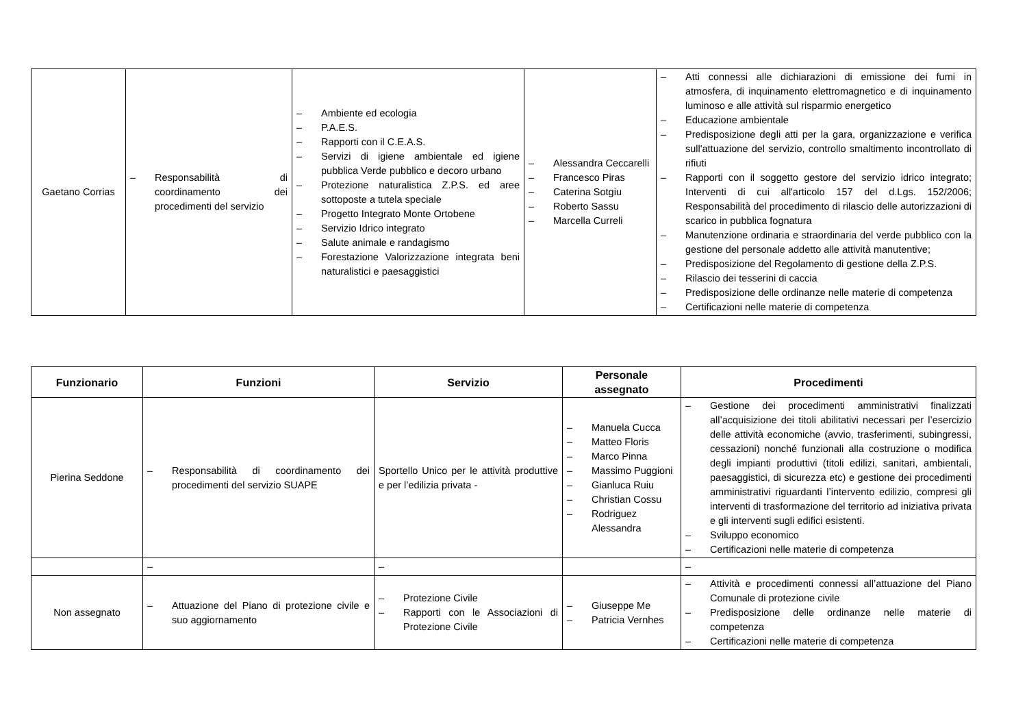| Gaetano Corrias | – Responsabilità di coordinamento dei procedimenti del servizio | – Ambiente ed ecologia – P.A.E.S. – Rapporti con il C.E.A.S. – Servizi di igiene ambientale ed igiene pubblica Verde pubblico e decoro urbano – Protezione naturalistica Z.P.S. ed aree sottoposte a tutela speciale – Progetto Integrato Monte Ortobene – Servizio Idrico integrato – Salute animale e randagismo – Forestazione Valorizzazione integrata beni naturalistici e paesaggistici | – Alessandra Ceccarelli – Francesco Piras – Caterina Sotgiu – Roberto Sassu – Marcella Curreli | – Atti connessi alle dichiarazioni di emissione dei fumi in atmosfera, di inquinamento elettromagnetico e di inquinamento luminoso e alle attività sul risparmio energetico – Educazione ambientale – Predisposizione degli atti per la gara, organizzazione e verifica sull'attuazione del servizio, controllo smaltimento incontrollato di rifiuti – Rapporti con il soggetto gestore del servizio idrico integrato; Interventi di cui all'articolo 157 del d.Lgs. 152/2006; Responsabilità del procedimento di rilascio delle autorizzazioni di scarico in pubblica fognatura – Manutenzione ordinaria e straordinaria del verde pubblico con la gestione del personale addetto alle attività manutentive; – Predisposizione del Regolamento di gestione della Z.P.S. – Rilascio dei tesserini di caccia – Predisposizione delle ordinanze nelle materie di competenza – Certificazioni nelle materie di competenza |
| Funzionario | Funzioni | Servizio | Personale assegnato | Procedimenti |
| --- | --- | --- | --- | --- |
| Pierina Seddone | – Responsabilità di coordinamento dei procedimenti del servizio SUAPE | Sportello Unico per le attività produttive e per l’edilizia privata - | – Manuela Cucca – Matteo Floris – Marco Pinna – Massimo Puggioni – Gianluca Ruiu – Christian Cossu – Rodriguez Alessandra | – Gestione dei procedimenti amministrativi finalizzati all’acquisizione dei titoli abilitativi necessari per l’esercizio delle attività economiche (avvio, trasferimenti, subingressi, cessazioni) nonché funzionali alla costruzione o modifica degli impianti produttivi (titoli edilizi, sanitari, ambientali, paesaggistici, di sicurezza etc) e gestione dei procedimenti amministrativi riguardanti l’intervento edilizio, compresi gli interventi di trasformazione del territorio ad iniziativa privata e gli interventi sugli edifici esistenti. – Sviluppo economico – Certificazioni nelle materie di competenza |
| | – | – | | – |
| Non assegnato | – Attuazione del Piano di protezione civile e suo aggiornamento | – Protezione Civile – Rapporti con le Associazioni di Protezione Civile | – Giuseppe Me – Patricia Vernhes | – Attività e procedimenti connessi all’attuazione del Piano Comunale di protezione civile – Predisposizione delle ordinanze nelle materie di competenza – Certificazioni nelle materie di competenza |